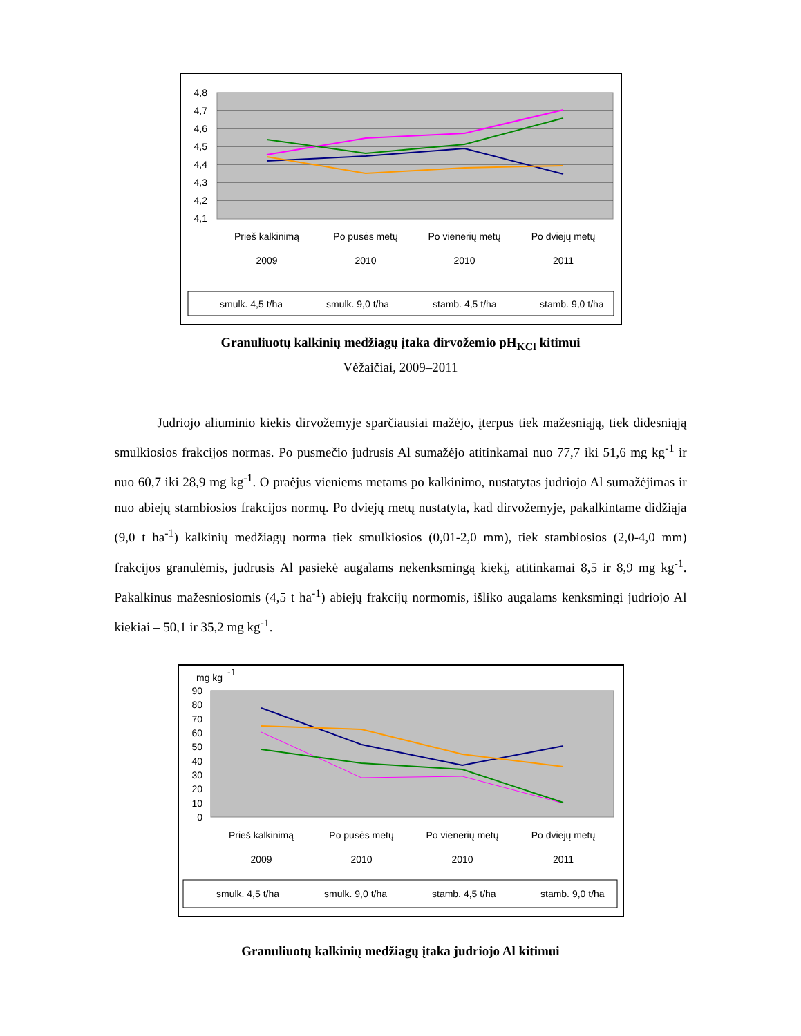4,8
4,7
4,6
4,5
4,4
4,3
4,2
4,1
Prieš kalkinimą
2009
Po pusės metų
2010
Po vienerių metų
2010
Po dviejų metų
2011
smulk. 4,5 t/ha
smulk. 9,0 t/ha
stamb. 4,5 t/ha
stamb. 9,0 t/ha
Granuliuotų kalkinių medžiagų įtaka dirvožemio pH<sub>KCl</sub> kitimui
Vėžaičiai, 2009–2011
Judriojo aliuminio kiekis dirvožemyje sparčiausiai mažėjo, įterpus tiek mažesniąją, tiek didesniąją smulkiosios frakcijos normas. Po pusmečio judrusis Al sumažėjo atitinkamai nuo 77,7 iki 51,6 mg kg<sup>-1</sup> ir nuo 60,7 iki 28,9 mg kg<sup>-1</sup>. O praėjus vieniems metams po kalkinimo, nustatytas judriojo Al sumažėjimas ir nuo abiejų stambiosios frakcijos normų. Po dviejų metų nustatyta, kad dirvožemyje, pakalkintame didžiąja (9,0 t ha<sup>-1</sup>) kalkinių medžiagų norma tiek smulkiosios (0,01-2,0 mm), tiek stambiosios (2,0-4,0 mm) frakcijos granulėmis, judrusis Al pasiekė augalams nekenksmingą kiekį, atitinkamai 8,5 ir 8,9 mg kg<sup>-1</sup>. Pakalkinus mažesniosiomis (4,5 t ha<sup>-1</sup>) abiejų frakcijų normomis, išliko augalams kenksmingi judriojo Al kiekiai – 50,1 ir 35,2 mg kg<sup>-1</sup>.
mg kg
-1
90
80
70
60
50
40
30
20
10
0
Prieš kalkinimą
2009
Po pusės metų
2010
Po vienerių metų
2010
Po dviejų metų
2011
smulk. 4,5 t/ha
smulk. 9,0 t/ha
stamb. 4,5 t/ha
stamb. 9,0 t/ha
Granuliuotų kalkinių medžiagų įtaka judriojo Al kitimui